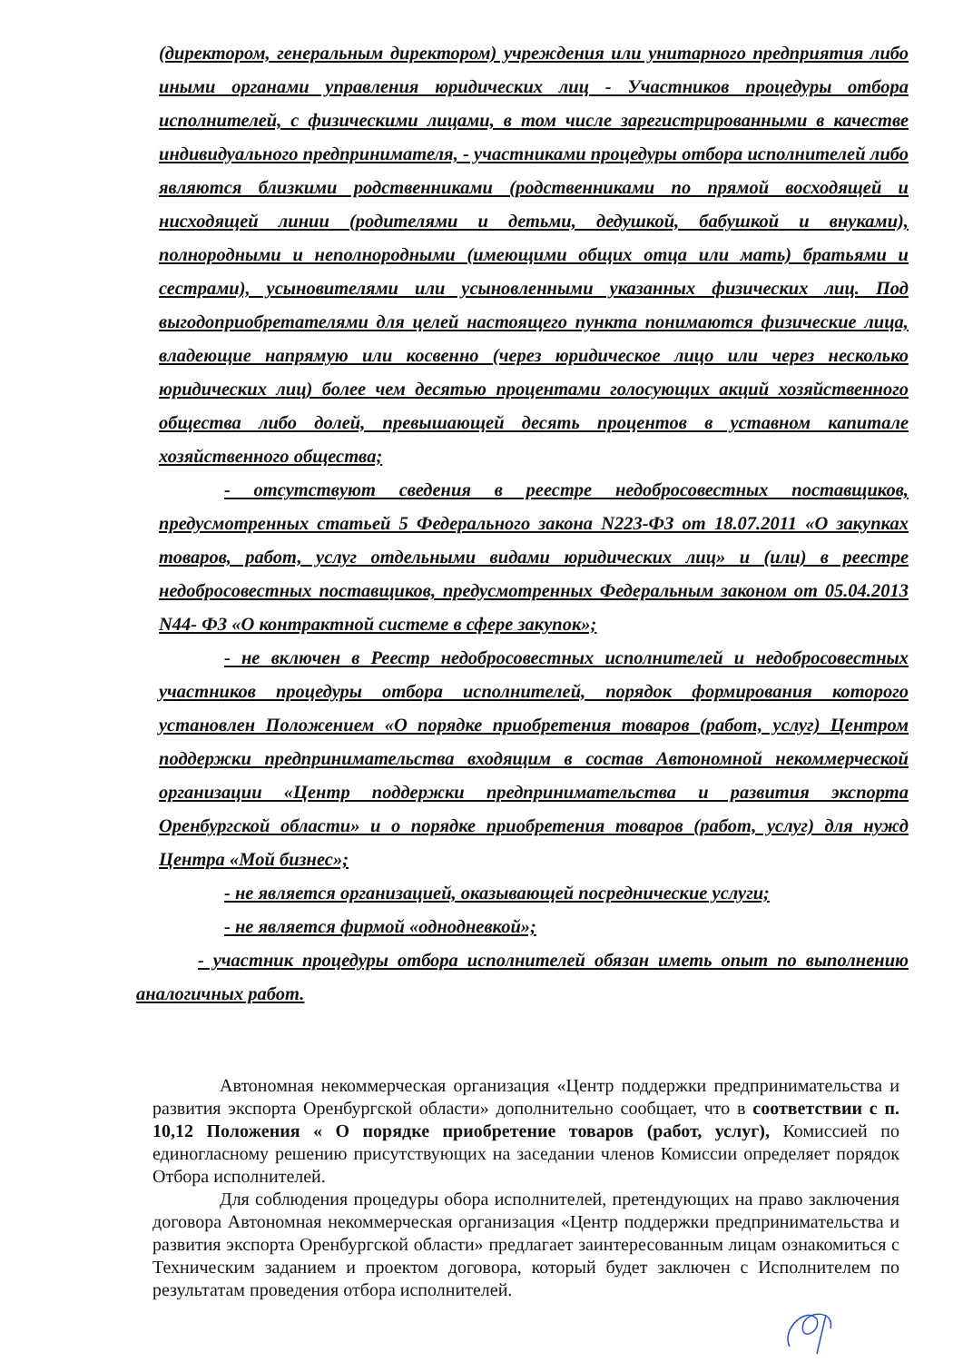(директором, генеральным директором) учреждения или унитарного предприятия либо иными органами управления юридических лиц - Участников процедуры отбора исполнителей, с физическими лицами, в том числе зарегистрированными в качестве индивидуального предпринимателя, - участниками процедуры отбора исполнителей либо являются близкими родственниками (родственниками по прямой восходящей и нисходящей линии (родителями и детьми, дедушкой, бабушкой и внуками), полнородными и неполнородными (имеющими общих отца или мать) братьями и сестрами), усыновителями или усыновленными указанных физических лиц. Под выгодоприобретателями для целей настоящего пункта понимаются физические лица, владеющие напрямую или косвенно (через юридическое лицо или через несколько юридических лиц) более чем десятью процентами голосующих акций хозяйственного общества либо долей, превышающей десять процентов в уставном капитале хозяйственного общества;
- отсутствуют сведения в реестре недобросовестных поставщиков, предусмотренных статьей 5 Федерального закона N223-ФЗ от 18.07.2011 «О закупках товаров, работ, услуг отдельными видами юридических лиц» и (или) в реестре недобросовестных поставщиков, предусмотренных Федеральным законом от 05.04.2013 N44- ФЗ «О контрактной системе в сфере закупок»;
- не включен в Реестр недобросовестных исполнителей и недобросовестных участников процедуры отбора исполнителей, порядок формирования которого установлен Положением «О порядке приобретения товаров (работ, услуг) Центром поддержки предпринимательства входящим в состав Автономной некоммерческой организации «Центр поддержки предпринимательства и развития экспорта Оренбургской области» и о порядке приобретения товаров (работ, услуг) для нужд Центра «Мой бизнес»;
- не является организацией, оказывающей посреднические услуги;
- не является фирмой «однодневкой»;
- участник процедуры отбора исполнителей обязан иметь опыт по выполнению аналогичных работ.
Автономная некоммерческая организация «Центр поддержки предпринимательства и развития экспорта Оренбургской области» дополнительно сообщает, что в соответствии с п. 10,12 Положения « О порядке приобретение товаров (работ, услуг), Комиссией по единогласному решению присутствующих на заседании членов Комиссии определяет порядок Отбора исполнителей.
Для соблюдения процедуры обора исполнителей, претендующих на право заключения договора Автономная некоммерческая организация «Центр поддержки предпринимательства и развития экспорта Оренбургской области» предлагает заинтересованным лицам ознакомиться с Техническим заданием и проектом договора, который будет заключен с Исполнителем по результатам проведения отбора исполнителей.